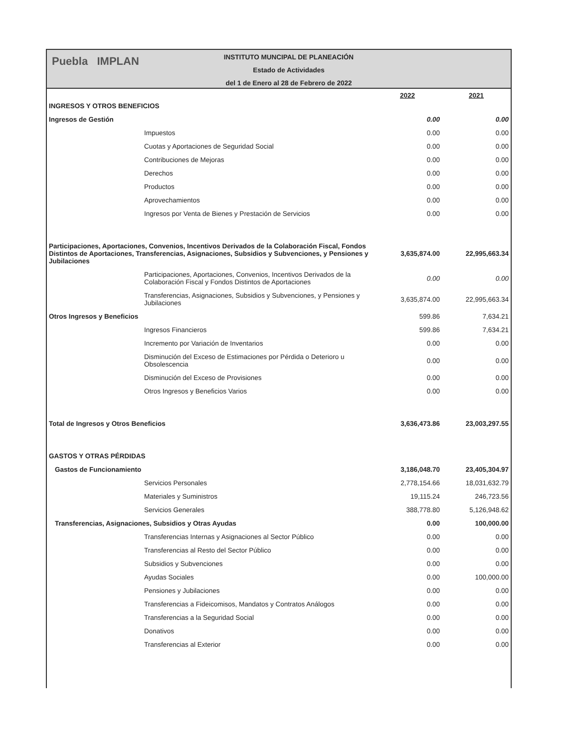Puebla IMPLAN
INSTITUTO MUNCIPAL DE PLANEACIÓN
Estado de Actividades
del 1 de Enero al 28 de Febrero de 2022
| | 2022 | 2021 |
| INGRESOS Y OTROS BENEFICIOS | | |
| Ingresos de Gestión | 0.00 | 0.00 |
| Impuestos | 0.00 | 0.00 |
| Cuotas y Aportaciones de Seguridad Social | 0.00 | 0.00 |
| Contribuciones de Mejoras | 0.00 | 0.00 |
| Derechos | 0.00 | 0.00 |
| Productos | 0.00 | 0.00 |
| Aprovechamientos | 0.00 | 0.00 |
| Ingresos por Venta de Bienes y Prestación de Servicios | 0.00 | 0.00 |
| Participaciones, Aportaciones, Convenios, Incentivos Derivados de la Colaboración Fiscal, Fondos Distintos de Aportaciones, Transferencias, Asignaciones, Subsidios y Subvenciones, y Pensiones y Jubilaciones | 3,635,874.00 | 22,995,663.34 |
| Participaciones, Aportaciones, Convenios, Incentivos Derivados de la Colaboración Fiscal y Fondos Distintos de Aportaciones | 0.00 | 0.00 |
| Transferencias, Asignaciones, Subsidios y Subvenciones, y Pensiones y Jubilaciones | 3,635,874.00 | 22,995,663.34 |
| Otros Ingresos y Beneficios | 599.86 | 7,634.21 |
| Ingresos Financieros | 599.86 | 7,634.21 |
| Incremento por Variación de Inventarios | 0.00 | 0.00 |
| Disminución del Exceso de Estimaciones por Pérdida o Deterioro u Obsolescencia | 0.00 | 0.00 |
| Disminución del Exceso de Provisiones | 0.00 | 0.00 |
| Otros Ingresos y Beneficios Varios | 0.00 | 0.00 |
| Total de Ingresos y Otros Beneficios | 3,636,473.86 | 23,003,297.55 |
| GASTOS Y OTRAS PÉRDIDAS | | |
| Gastos de Funcionamiento | 3,186,048.70 | 23,405,304.97 |
| Servicios Personales | 2,778,154.66 | 18,031,632.79 |
| Materiales y Suministros | 19,115.24 | 246,723.56 |
| Servicios Generales | 388,778.80 | 5,126,948.62 |
| Transferencias, Asignaciones, Subsidios y Otras Ayudas | 0.00 | 100,000.00 |
| Transferencias Internas y Asignaciones al Sector Público | 0.00 | 0.00 |
| Transferencias al Resto del Sector Público | 0.00 | 0.00 |
| Subsidios y Subvenciones | 0.00 | 0.00 |
| Ayudas Sociales | 0.00 | 100,000.00 |
| Pensiones y Jubilaciones | 0.00 | 0.00 |
| Transferencias a Fideicomisos, Mandatos y Contratos Análogos | 0.00 | 0.00 |
| Transferencias a la Seguridad Social | 0.00 | 0.00 |
| Donativos | 0.00 | 0.00 |
| Transferencias al Exterior | 0.00 | 0.00 |